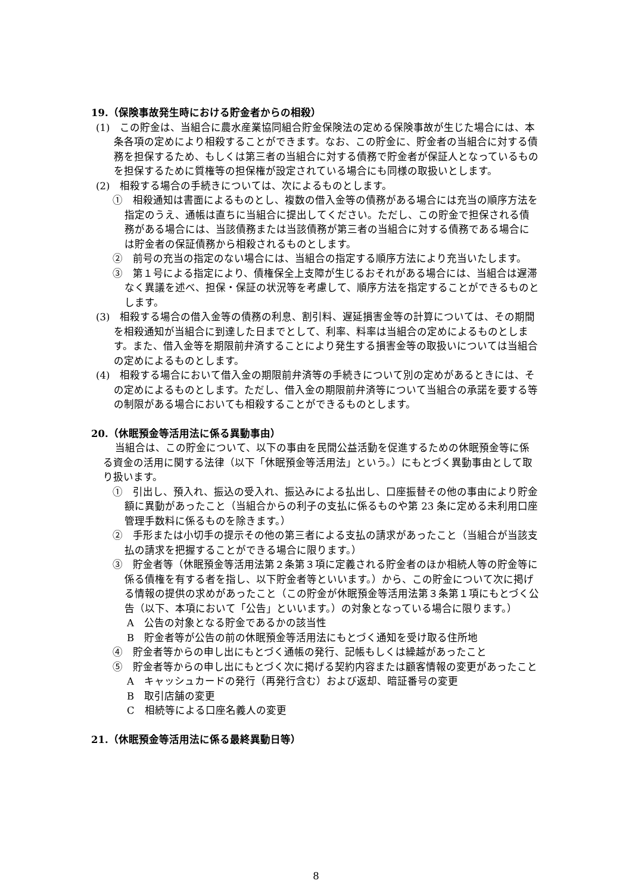19.（保険事故発生時における貯金者からの相殺）
(1)　この貯金は、当組合に農水産業協同組合貯金保険法の定める保険事故が生じた場合には、本条各項の定めにより相殺することができます。なお、この貯金に、貯金者の当組合に対する債務を担保するため、もしくは第三者の当組合に対する債務で貯金者が保証人となっているものを担保するために質権等の担保権が設定されている場合にも同様の取扱いとします。
(2)　相殺する場合の手続きについては、次によるものとします。
①　相殺通知は書面によるものとし、複数の借入金等の債務がある場合には充当の順序方法を指定のうえ、通帳は直ちに当組合に提出してください。ただし、この貯金で担保される債務がある場合には、当該債務または当該債務が第三者の当組合に対する債務である場合には貯金者の保証債務から相殺されるものとします。
②　前号の充当の指定のない場合には、当組合の指定する順序方法により充当いたします。
③　第１号による指定により、債権保全上支障が生じるおそれがある場合には、当組合は遅滞なく異議を述べ、担保・保証の状況等を考慮して、順序方法を指定することができるものとします。
(3)　相殺する場合の借入金等の債務の利息、割引料、遅延損害金等の計算については、その期間を相殺通知が当組合に到達した日までとして、利率、料率は当組合の定めによるものとします。また、借入金等を期限前弁済することにより発生する損害金等の取扱いについては当組合の定めによるものとします。
(4)　相殺する場合において借入金の期限前弁済等の手続きについて別の定めがあるときには、その定めによるものとします。ただし、借入金の期限前弁済等について当組合の承諾を要する等の制限がある場合においても相殺することができるものとします。
20.（休眠預金等活用法に係る異動事由）
当組合は、この貯金について、以下の事由を民間公益活動を促進するための休眠預金等に係る資金の活用に関する法律（以下「休眠預金等活用法」という。）にもとづく異動事由として取り扱います。
①　引出し、預入れ、振込の受入れ、振込みによる払出し、口座振替その他の事由により貯金額に異動があったこと（当組合からの利子の支払に係るものや第 23 条に定める未利用口座管理手数料に係るものを除きます。）
②　手形または小切手の提示その他の第三者による支払の請求があったこと（当組合が当該支払の請求を把握することができる場合に限ります。）
③　貯金者等（休眠預金等活用法第２条第３項に定義される貯金者のほか相続人等の貯金等に係る債権を有する者を指し、以下貯金者等といいます。）から、この貯金について次に掲げる情報の提供の求めがあったこと（この貯金が休眠預金等活用法第３条第１項にもとづく公告（以下、本項において「公告」といいます。）の対象となっている場合に限ります。）
A　公告の対象となる貯金であるかの該当性
B　貯金者等が公告の前の休眠預金等活用法にもとづく通知を受け取る住所地
④　貯金者等からの申し出にもとづく通帳の発行、記帳もしくは繰越があったこと
⑤　貯金者等からの申し出にもとづく次に掲げる契約内容または顧客情報の変更があったこと
A　キャッシュカードの発行（再発行含む）および返却、暗証番号の変更
B　取引店舗の変更
C　相続等による口座名義人の変更
21.（休眠預金等活用法に係る最終異動日等）
8